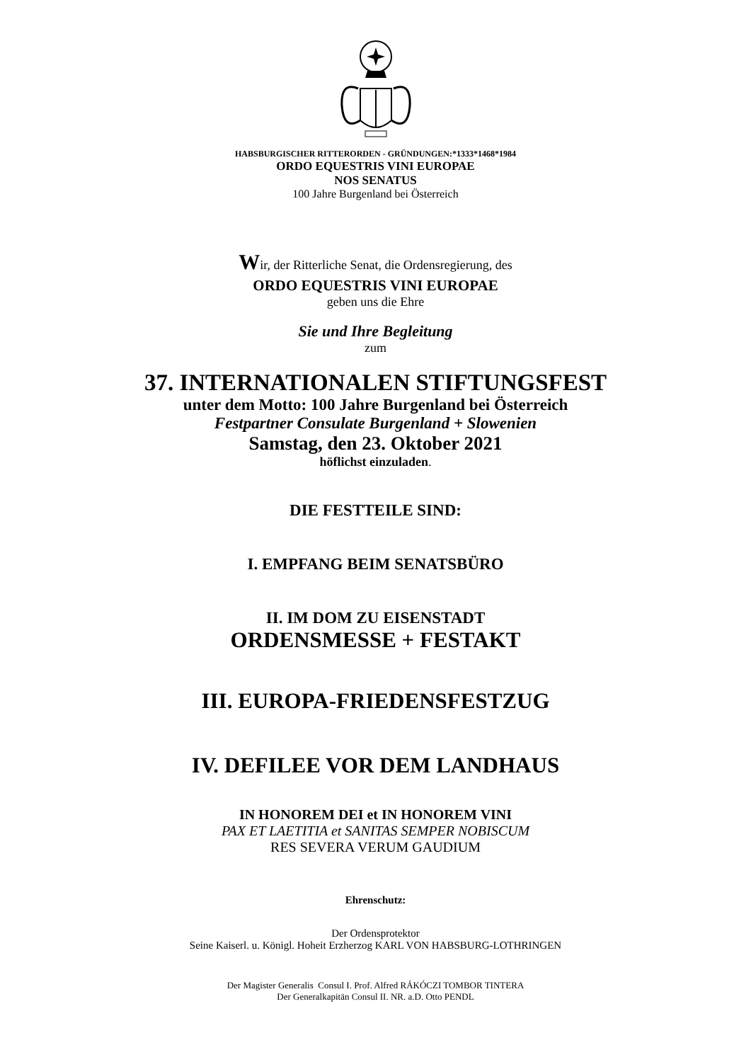HABSBURGISCHER RITTERORDEN - GRÜNDUNGEN:*1333*1468*1984
ORDO EQUESTRIS VINI EUROPAE
NOS SENATUS
100 Jahre Burgenland bei Österreich
Wir, der Ritterliche Senat, die Ordensregierung, des
ORDO EQUESTRIS VINI EUROPAE
geben uns die Ehre
Sie und Ihre Begleitung
zum
37. INTERNATIONALEN STIFTUNGSFEST
unter dem Motto: 100 Jahre Burgenland bei Österreich
Festpartner Consulate Burgenland + Slowenien
Samstag, den 23. Oktober 2021
höflichst einzuladen.
DIE FESTTEILE SIND:
I. EMPFANG BEIM SENATSBÜRO
II. IM DOM ZU EISENSTADT
ORDENSMESSE + FESTAKT
III. EUROPA-FRIEDENSFESTZUG
IV. DEFILEE VOR DEM LANDHAUS
IN HONOREM DEI et IN HONOREM VINI
PAX ET LAETITIA et SANITAS SEMPER NOBISCUM
RES SEVERA VERUM GAUDIUM
Ehrenschutz:
Der Ordensprotektor
Seine Kaiserl. u. Königl. Hoheit Erzherzog KARL VON HABSBURG-LOTHRINGEN
Der Magister Generalis Consul I. Prof. Alfred RÁKÓCZI TOMBOR TINTERA
Der Generalkapitän Consul II. NR. a.D. Otto PENDL